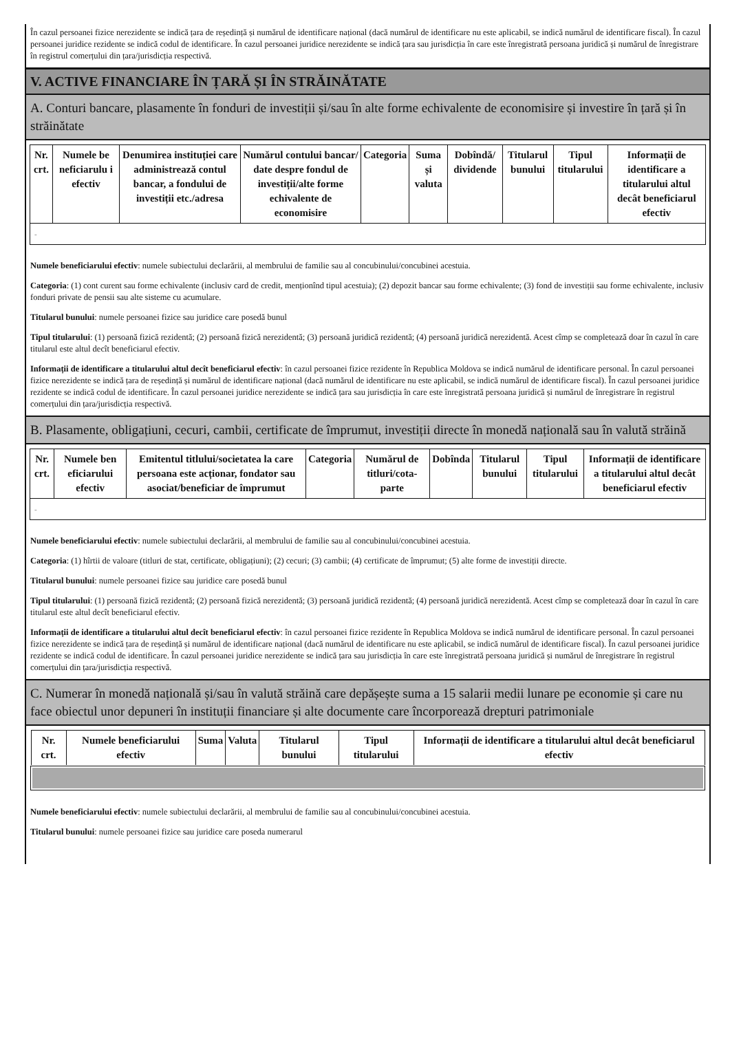În cazul persoanei fizice nerezidente se indică țara de reședință și numărul de identificare național (dacă numărul de identificare nu este aplicabil, se indică numărul de identificare fiscal). În cazul persoanei juridice rezidente se indică codul de identificare. În cazul persoanei juridice nerezidente se indică țara sau jurisdicția în care este înregistrată persoana juridică și numărul de înregistrare în registrul comerțului din țara/jurisdicția respectivă.
V. ACTIVE FINANCIARE ÎN ȚARĂ ȘI ÎN STRĂINĂTATE
A. Conturi bancare, plasamente în fonduri de investiții și/sau în alte forme echivalente de economisire și investire în țară și în străinătate
| Nr. crt. | Numele be neficiarulu i efectiv | Denumirea instituției care administrează contul bancar, a fondului de investiții etc./adresa | Numărul contului bancar/ date despre fondul de investiții/alte forme echivalente de economisire | Categoria | Suma și valuta | Dobîndă/ dividende | Titularul bunului | Tipul titularului | Informații de identificare a titularului altul decât beneficiarul efectiv |
| --- | --- | --- | --- | --- | --- | --- | --- | --- | --- |
| - | | | | | | | | | |
Numele beneficiarului efectiv: numele subiectului declarării, al membrului de familie sau al concubinului/concubinei acestuia.
Categoria: (1) cont curent sau forme echivalente (inclusiv card de credit, menționînd tipul acestuia); (2) depozit bancar sau forme echivalente; (3) fond de investiții sau forme echivalente, inclusiv fonduri private de pensii sau alte sisteme cu acumulare.
Titularul bunului: numele persoanei fizice sau juridice care posedă bunul
Tipul titularului: (1) persoană fizică rezidentă; (2) persoană fizică nerezidentă; (3) persoană juridică rezidentă; (4) persoană juridică nerezidentă. Acest cîmp se completează doar în cazul în care titularul este altul decît beneficiarul efectiv.
Informații de identificare a titularului altul decît beneficiarul efectiv: în cazul persoanei fizice rezidente în Republica Moldova se indică numărul de identificare personal. În cazul persoanei fizice nerezidente se indică țara de reședință și numărul de identificare național (dacă numărul de identificare nu este aplicabil, se indică numărul de identificare fiscal). În cazul persoanei juridice rezidente se indică codul de identificare. În cazul persoanei juridice nerezidente se indică țara sau jurisdicția în care este înregistrată persoana juridică și numărul de înregistrare în registrul comerțului din țara/jurisdicția respectivă.
B. Plasamente, obligațiuni, cecuri, cambii, certificate de împrumut, investiții directe în monedă națională sau în valută străină
| Nr. crt. | Numele ben eficiarului efectiv | Emitentul titlului/societatea la care persoana este acționar, fondator sau asociat/beneficiar de împrumut | Categoria | Numărul de titluri/cota-parte | Dobînda | Titularul bunului | Tipul titularului | Informații de identificare a titularului altul decât beneficiarul efectiv |
| --- | --- | --- | --- | --- | --- | --- | --- | --- |
| - | | | | | | | | |
Numele beneficiarului efectiv: numele subiectului declarării, al membrului de familie sau al concubinului/concubinei acestuia.
Categoria: (1) hîrtii de valoare (titluri de stat, certificate, obligațiuni); (2) cecuri; (3) cambii; (4) certificate de împrumut; (5) alte forme de investiții directe.
Titularul bunului: numele persoanei fizice sau juridice care posedă bunul
Tipul titularului: (1) persoană fizică rezidentă; (2) persoană fizică nerezidentă; (3) persoană juridică rezidentă; (4) persoană juridică nerezidentă. Acest cîmp se completează doar în cazul în care titularul este altul decît beneficiarul efectiv.
Informații de identificare a titularului altul decît beneficiarul efectiv: în cazul persoanei fizice rezidente în Republica Moldova se indică numărul de identificare personal. În cazul persoanei fizice nerezidente se indică țara de reședință și numărul de identificare național (dacă numărul de identificare nu este aplicabil, se indică numărul de identificare fiscal). În cazul persoanei juridice rezidente se indică codul de identificare. În cazul persoanei juridice nerezidente se indică țara sau jurisdicția în care este înregistrată persoana juridică și numărul de înregistrare în registrul comerțului din țara/jurisdicția respectivă.
C. Numerar în monedă națională și/sau în valută străină care depășește suma a 15 salarii medii lunare pe economie și care nu face obiectul unor depuneri în instituții financiare și alte documente care încorporează drepturi patrimoniale
| Nr. crt. | Numele beneficiarului efectiv | Suma | Valuta | Titularul bunului | Tipul titularului | Informații de identificare a titularului altul decât beneficiarul efectiv |
| --- | --- | --- | --- | --- | --- | --- |
Numele beneficiarului efectiv: numele subiectului declarării, al membrului de familie sau al concubinului/concubinei acestuia.
Titularul bunului: numele persoanei fizice sau juridice care poseda numerarul